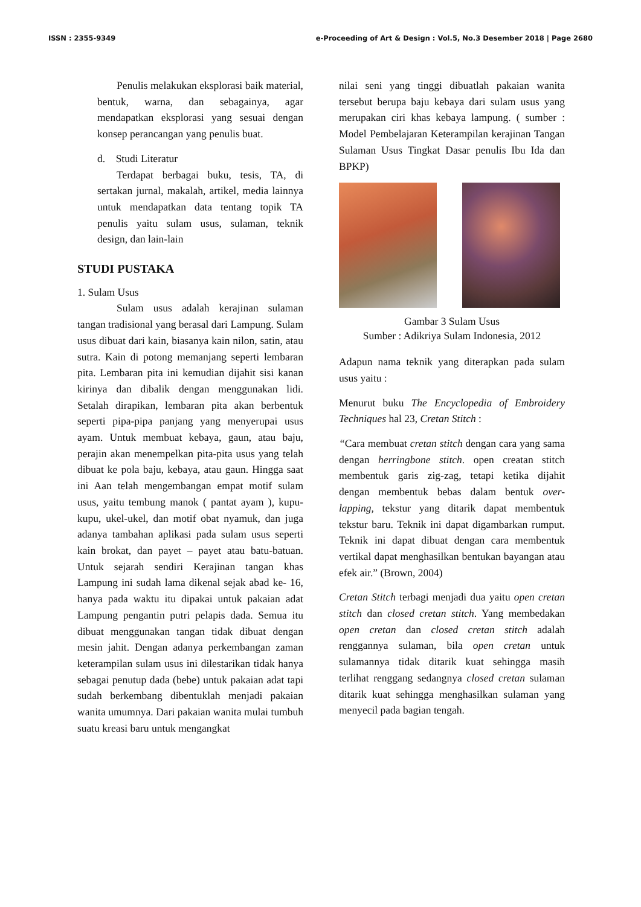ISSN : 2355-9349 e-Proceeding of Art & Design : Vol.5, No.3 Desember 2018 | Page 2680
Penulis melakukan eksplorasi baik material, bentuk, warna, dan sebagainya, agar mendapatkan eksplorasi yang sesuai dengan konsep perancangan yang penulis buat.
d. Studi Literatur
Terdapat berbagai buku, tesis, TA, di sertakan jurnal, makalah, artikel, media lainnya untuk mendapatkan data tentang topik TA penulis yaitu sulam usus, sulaman, teknik design, dan lain-lain
STUDI PUSTAKA
1. Sulam Usus
Sulam usus adalah kerajinan sulaman tangan tradisional yang berasal dari Lampung. Sulam usus dibuat dari kain, biasanya kain nilon, satin, atau sutra. Kain di potong memanjang seperti lembaran pita. Lembaran pita ini kemudian dijahit sisi kanan kirinya dan dibalik dengan menggunakan lidi. Setalah dirapikan, lembaran pita akan berbentuk seperti pipa-pipa panjang yang menyerupai usus ayam. Untuk membuat kebaya, gaun, atau baju, perajin akan menempelkan pita-pita usus yang telah dibuat ke pola baju, kebaya, atau gaun. Hingga saat ini Aan telah mengembangan empat motif sulam usus, yaitu tembung manok ( pantat ayam ), kupu-kupu, ukel-ukel, dan motif obat nyamuk, dan juga adanya tambahan aplikasi pada sulam usus seperti kain brokat, dan payet – payet atau batu-batuan. Untuk sejarah sendiri Kerajinan tangan khas Lampung ini sudah lama dikenal sejak abad ke- 16, hanya pada waktu itu dipakai untuk pakaian adat Lampung pengantin putri pelapis dada. Semua itu dibuat menggunakan tangan tidak dibuat dengan mesin jahit. Dengan adanya perkembangan zaman keterampilan sulam usus ini dilestarikan tidak hanya sebagai penutup dada (bebe) untuk pakaian adat tapi sudah berkembang dibentuklah menjadi pakaian wanita umumnya. Dari pakaian wanita mulai tumbuh suatu kreasi baru untuk mengangkat
nilai seni yang tinggi dibuatlah pakaian wanita tersebut berupa baju kebaya dari sulam usus yang merupakan ciri khas kebaya lampung. ( sumber : Model Pembelajaran Keterampilan kerajinan Tangan Sulaman Usus Tingkat Dasar penulis Ibu Ida dan BPKP)
Gambar 3 Sulam Usus
Sumber : Adikriya Sulam Indonesia, 2012
Adapun nama teknik yang diterapkan pada sulam usus yaitu :
Menurut buku The Encyclopedia of Embroidery Techniques hal 23, Cretan Stitch :
“Cara membuat cretan stitch dengan cara yang sama dengan herringbone stitch. open creatan stitch membentuk garis zig-zag, tetapi ketika dijahit dengan membentuk bebas dalam bentuk over-lapping, tekstur yang ditarik dapat membentuk tekstur baru. Teknik ini dapat digambarkan rumput. Teknik ini dapat dibuat dengan cara membentuk vertikal dapat menghasilkan bentukan bayangan atau efek air.” (Brown, 2004)
Cretan Stitch terbagi menjadi dua yaitu open cretan stitch dan closed cretan stitch. Yang membedakan open cretan dan closed cretan stitch adalah renggannya sulaman, bila open cretan untuk sulamannya tidak ditarik kuat sehingga masih terlihat renggang sedangnya closed cretan sulaman ditarik kuat sehingga menghasilkan sulaman yang menyecil pada bagian tengah.